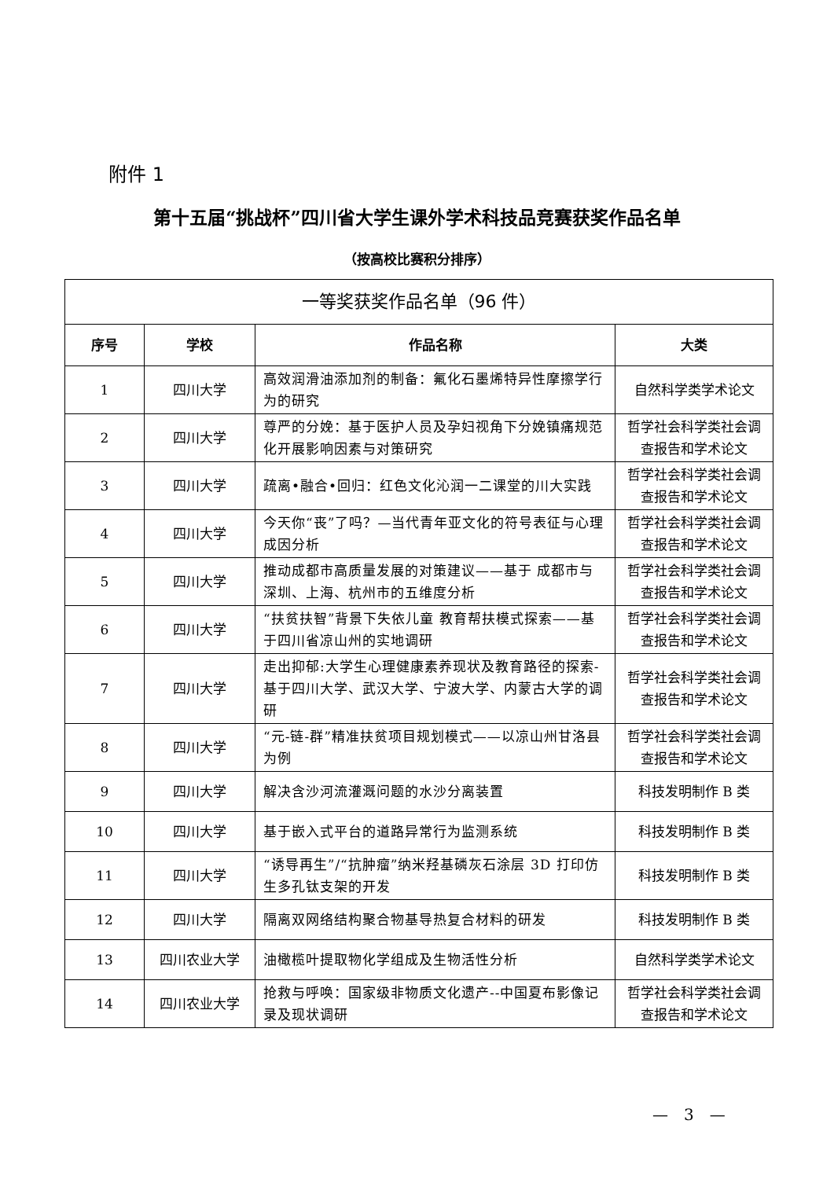附件 1
第十五届“挑战杯”四川省大学生课外学术科技品竞赛获奖作品名单
（按高校比赛积分排序）
| 一等奖获奖作品名单（96 件） | | | |
| --- | --- | --- | --- |
| 序号 | 学校 | 作品名称 | 大类 |
| 1 | 四川大学 | 高效润滑油添加剂的制备：氟化石墨烯特异性摩擦学行为的研究 | 自然科学类学术论文 |
| 2 | 四川大学 | 尊严的分娩：基于医护人员及孕妇视角下分娩镇痛规范化开展影响因素与对策研究 | 哲学社会科学类社会调查报告和学术论文 |
| 3 | 四川大学 | 疏离•融合•回归：红色文化沁润一二课堂的川大实践 | 哲学社会科学类社会调查报告和学术论文 |
| 4 | 四川大学 | 今天你“丧”了吗？—当代青年亚文化的符号表征与心理成因分析 | 哲学社会科学类社会调查报告和学术论文 |
| 5 | 四川大学 | 推动成都市高质量发展的对策建议——基于 成都市与深圳、上海、杭州市的五维度分析 | 哲学社会科学类社会调查报告和学术论文 |
| 6 | 四川大学 | “扶贫扶智”背景下失依儿童 教育帮扶模式探索——基于四川省凉山州的实地调研 | 哲学社会科学类社会调查报告和学术论文 |
| 7 | 四川大学 | 走出抑郁:大学生心理健康素养现状及教育路径的探索-基于四川大学、武汉大学、宁波大学、内蒙古大学的调研 | 哲学社会科学类社会调查报告和学术论文 |
| 8 | 四川大学 | “元-链-群”精准扶贫项目规划模式——以凉山州甘洛县为例 | 哲学社会科学类社会调查报告和学术论文 |
| 9 | 四川大学 | 解决含沙河流灌溉问题的水沙分离装置 | 科技发明制作 B 类 |
| 10 | 四川大学 | 基于嵌入式平台的道路异常行为监测系统 | 科技发明制作 B 类 |
| 11 | 四川大学 | “诱导再生”/“抗肿瘤”纳米羟基磷灰石涂层 3D 打印仿生多孔钛支架的开发 | 科技发明制作 B 类 |
| 12 | 四川大学 | 隔离双网络结构聚合物基导热复合材料的研发 | 科技发明制作 B 类 |
| 13 | 四川农业大学 | 油橄榄叶提取物化学组成及生物活性分析 | 自然科学类学术论文 |
| 14 | 四川农业大学 | 抢救与呼唤：国家级非物质文化遗产--中国夏布影像记录及现状调研 | 哲学社会科学类社会调查报告和学术论文 |
—　3　—